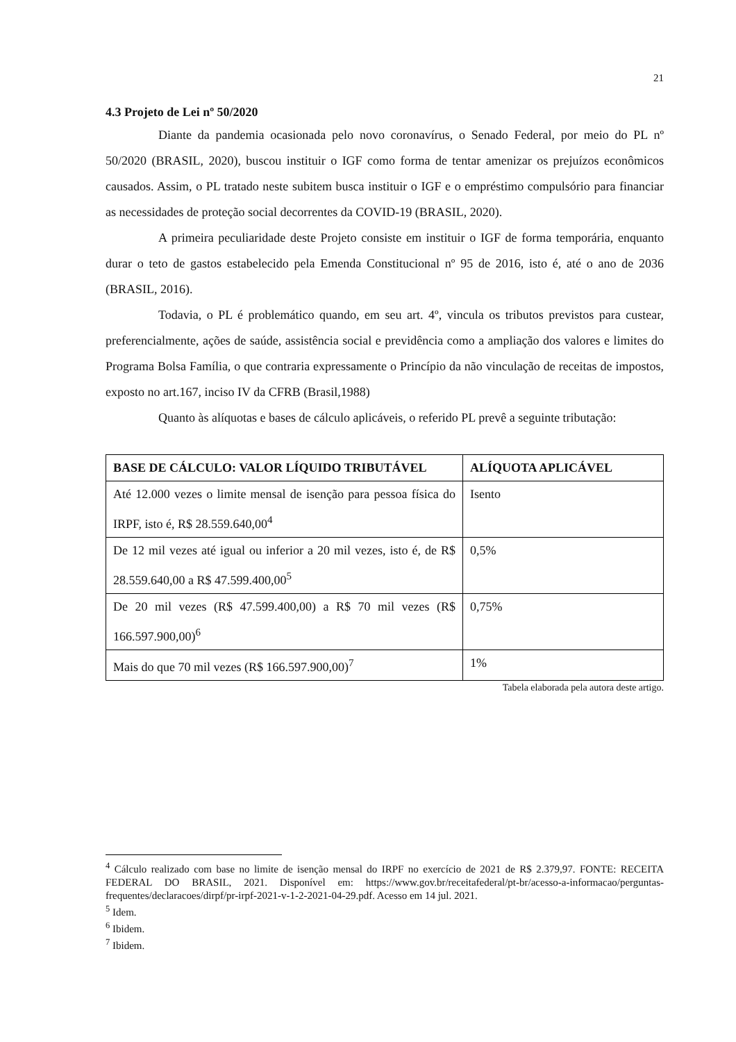21
4.3 Projeto de Lei nº 50/2020
Diante da pandemia ocasionada pelo novo coronavírus, o Senado Federal, por meio do PL nº 50/2020 (BRASIL, 2020), buscou instituir o IGF como forma de tentar amenizar os prejuízos econômicos causados. Assim, o PL tratado neste subitem busca instituir o IGF e o empréstimo compulsório para financiar as necessidades de proteção social decorrentes da COVID-19 (BRASIL, 2020).
A primeira peculiaridade deste Projeto consiste em instituir o IGF de forma temporária, enquanto durar o teto de gastos estabelecido pela Emenda Constitucional nº 95 de 2016, isto é, até o ano de 2036 (BRASIL, 2016).
Todavia, o PL é problemático quando, em seu art. 4º, vincula os tributos previstos para custear, preferencialmente, ações de saúde, assistência social e previdência como a ampliação dos valores e limites do Programa Bolsa Família, o que contraria expressamente o Princípio da não vinculação de receitas de impostos, exposto no art.167, inciso IV da CFRB (Brasil,1988)
Quanto às alíquotas e bases de cálculo aplicáveis, o referido PL prevê a seguinte tributação:
| BASE DE CÁLCULO: VALOR LÍQUIDO TRIBUTÁVEL | ALÍQUOTA APLICÁVEL |
| --- | --- |
| Até 12.000 vezes o limite mensal de isenção para pessoa física do IRPF, isto é, R$ 28.559.640,00<sup>4</sup> | Isento |
| De 12 mil vezes até igual ou inferior a 20 mil vezes, isto é, de R$ 28.559.640,00 a R$ 47.599.400,00<sup>5</sup> | 0,5% |
| De 20 mil vezes (R$ 47.599.400,00) a R$ 70 mil vezes (R$ 166.597.900,00)<sup>6</sup> | 0,75% |
| Mais do que 70 mil vezes (R$ 166.597.900,00)<sup>7</sup> | 1% |
Tabela elaborada pela autora deste artigo.
<sup>4</sup> Cálculo realizado com base no limite de isenção mensal do IRPF no exercício de 2021 de R$ 2.379,97. FONTE: RECEITA FEDERAL DO BRASIL, 2021. Disponível em: https://www.gov.br/receitafederal/pt-br/acesso-a-informacao/perguntas-frequentes/declaracoes/dirpf/pr-irpf-2021-v-1-2-2021-04-29.pdf. Acesso em 14 jul. 2021.
<sup>5</sup> Idem.
<sup>6</sup> Ibidem.
<sup>7</sup> Ibidem.